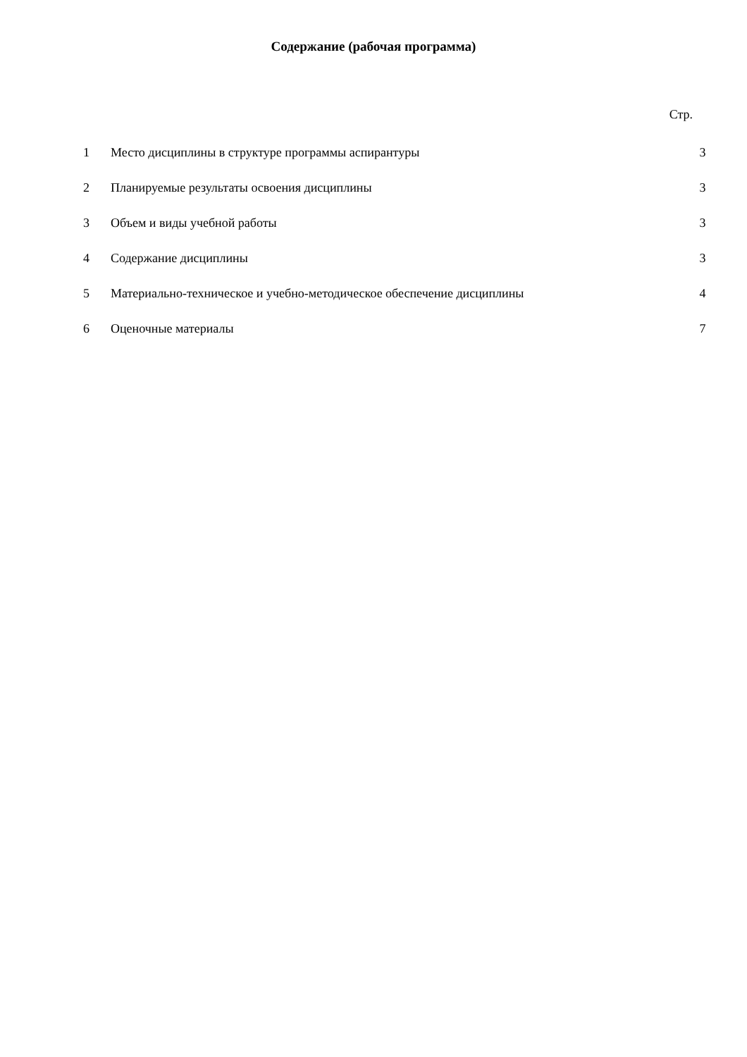Содержание (рабочая программа)
Стр.
| 1 | Место дисциплины в структуре программы аспирантуры | 3 |
| 2 | Планируемые результаты освоения дисциплины | 3 |
| 3 | Объем и виды учебной работы | 3 |
| 4 | Содержание дисциплины | 3 |
| 5 | Материально-техническое и учебно-методическое обеспечение дисциплины | 4 |
| 6 | Оценочные материалы | 7 |